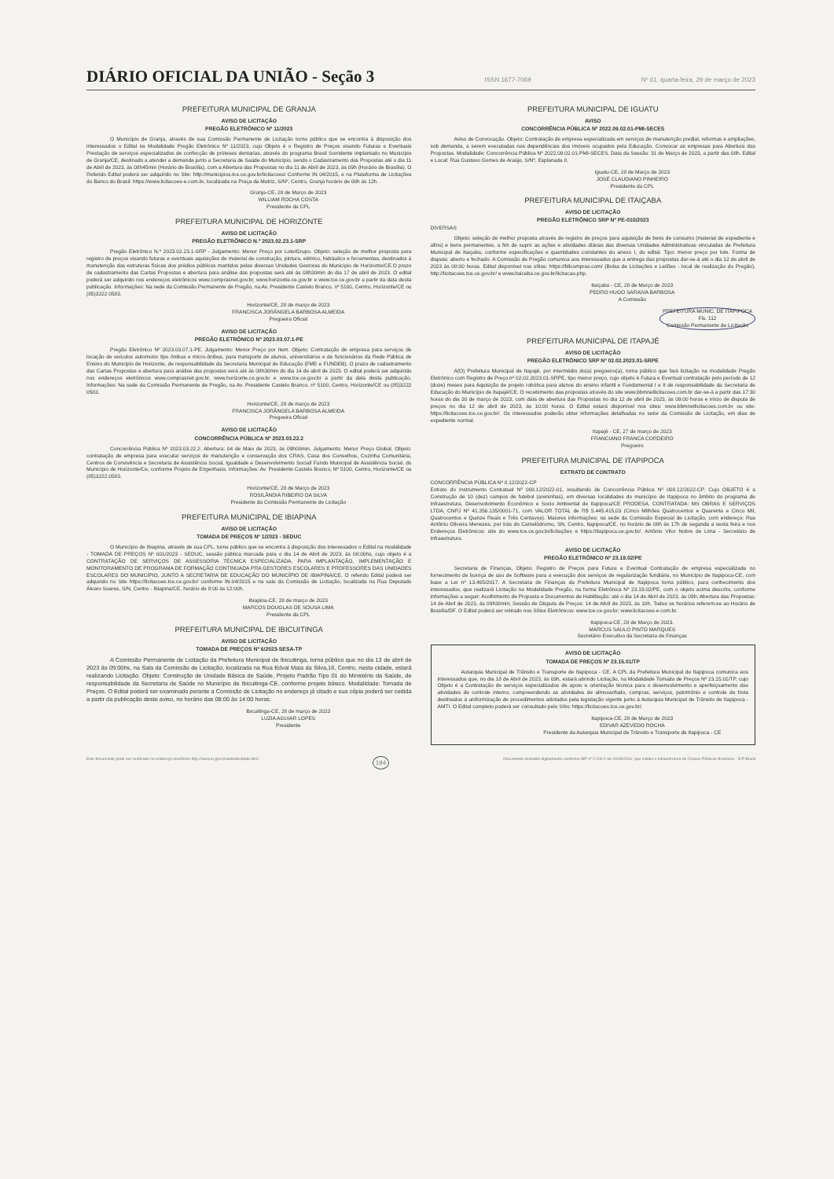DIÁRIO OFICIAL DA UNIÃO - Seção 3
ISSN 1677-7069 Nº 61, quarta-feira, 29 de março de 2023
PREFEITURA MUNICIPAL DE GRANJA
AVISO DE LICITAÇÃO
PREGÃO ELETRÔNICO Nº 11/2023
O Município de Granja, através de sua Comissão Permanente de Licitação torna público que se encontra à disposição dos interessados o Edital na Modalidade Pregão Eletrônico Nº 11/2023, cujo Objeto é o Registro de Preços visando Futuras e Eventuais Prestação de serviços especializados de confecção de próteses dentarias, através do programa Brasil Sorridente implantado no Município de Granja/CE, destinado a atender a demanda junto a Secretaria de Saúde do Município, sendo o Cadastramento das Propostas até o dia 11 de Abril de 2023, às 08h45min (Horário de Brasília), com a Abertura das Propostas no dia 11 de Abril de 2023, às 09h (Horário de Brasília). O Referido Edital poderá ser adquirido no Site: http://municipios.tce.ce.gov.br/licitacoes/ Conforme IN 04/2015, e na Plataforma de Licitações do Banco do Brasil: https://www.licitacoes-e.com.br, localizada na Praça da Matriz, S/Nº, Centro, Granja horário de 08h às 12h.
Granja-CE, 28 de Março de 2023
WILLIAM ROCHA COSTA
Presidente da CPL
PREFEITURA MUNICIPAL DE HORIZONTE
AVISO DE LICITAÇÃO
PREGÃO ELETRÔNICO N.º 2023.02.23.1-SRP
Pregão Eletrônico N.º 2023.02.23.1-SRP - Julgamento: Menor Preço por Lote/Grupo. Objeto: seleção de melhor proposta para registro de preços visando futuras e eventuais aquisições de material de construção, pintura, elétrico, hidráulico e ferramentas, destinados à manutenção das estruturas físicas dos prédios públicos mantidos pelas diversas Unidades Gestoras do Município de Horizonte/CE.O prazo de cadastramento das Cartas Propostas e abertura para análise das propostas será até às 08h30min do dia 17 de abril de 2023. O edital poderá ser adquirido nos endereços eletrônicos www.comprasnet.gov.br, www.horizonte.ce.gov.br e www.tce.ce.gov.br a partir da data desta publicação. Informações: Na sede da Comissão Permanente de Pregão, na Av. Presidente Castelo Branco, nº 5100, Centro, Horizonte/CE ou (85)3222 0583.
Horizonte/CE, 28 de março de 2023
FRANCISCA JORÂNGELA BARBOSA ALMEIDA
Pregoeira Oficial
AVISO DE LICITAÇÃO
PREGÃO ELETRÔNICO Nº 2023.03.07.1-PE
Pregão Eletrônico Nº 2023.03.07.1-PE. Julgamento: Menor Preço por Item. Objeto: Contratação de empresa para serviços de locação de veículos automotor tipo ônibus e micro-ônibus, para transporte de alunos, universitários e de funcionários da Rede Pública de Ensino do Município de Horizonte, de responsabilidade da Secretaria Municipal de Educação (FME e FUNDEB). O prazo de cadastramento das Cartas Propostas e abertura para análise das propostas será até às 08h30min do dia 14 de abril de 2023. O edital poderá ser adquirido nos endereços eletrônicos www.comprasnet.gov.br, www.horizonte.ce.gov.br e www.tce.ce.gov.br a partir da data desta publicação. Informações: Na sede da Comissão Permanente de Pregão, na Av. Presidente Castelo Branco, nº 5100, Centro, Horizonte/CE ou (85)3222 0583.
Horizonte/CE, 28 de março de 2023
FRANCISCA JORÂNGELA BARBOSA ALMEIDA
Pregoeira Oficial
AVISO DE LICITAÇÃO
CONCORRÊNCIA PÚBLICA Nº 2023.03.22.2
Concorrência Pública Nº 2023.03.22.2. Abertura: 04 de Maio de 2023, às 09h00min. Julgamento: Menor Preço Global. Objeto: contratação de empresa para executar serviços de manutenção e conservação dos CRAS, Casa dos Conselhos, Cozinha Comunitária, Centros de Convivência e Secretaria de Assistência Social, Igualdade e Desenvolvimento Social/ Fundo Municipal de Assistência Social, do Município de Horizonte/Ce, conforme Projeto de Engenharia. Informações: Av. Presidente Castelo Branco, Nº 5100, Centro, Horizonte/CE ou (85)3222.0583.
Horizonte/CE, 28 de Março de 2023
ROSILÂNDIA RIBEIRO DA SILVA
Presidente da Comissão Permanente de Licitação
PREFEITURA MUNICIPAL DE IBIAPINA
AVISO DE LICITAÇÃO
TOMADA DE PREÇOS Nº 1/2023 - SEDUC
O Município de Ibiapina, através de sua CPL, torna público que se encontra à disposição dos interessados o Edital na modalidade - TOMADA DE PREÇOS Nº 001/2023 - SEDUC, sessão pública marcada para o dia 14 de Abril de 2023, às 08:00hs, cujo objeto é a CONTRATAÇÃO DE SERVIÇOS DE ASSESSORIA TÉCNICA ESPECIALIZADA, PARA IMPLANTAÇÃO, IMPLEMENTAÇÃO E MONITORAMENTO DE PROGRAMA DE FORMAÇÃO CONTINUADA PRA GESTORES ESCOLARES E PROFESSORES DAS UNIDADES ESCOLARES DO MUNICÍPIO, JUNTO A SECRETARIA DE EDUCAÇÃO DO MUNICÍPIO DE IBIAPINA/CE. O referido Edital poderá ser adquirido no Site https://licitacoes.tce.ce.gov.br/ conforme IN-04/2015 e na sala da Comissão de Licitação, localizada na Rua Deputado Álvaro Soares, S/N, Centro - Ibiapina/CE, horário de 8:00 às 12:00h.
Ibiapina-CE, 28 de março de 2023
MARCOS DOUGLAS DE SOUSA LIMA
Presidente da CPL
PREFEITURA MUNICIPAL DE IBICUITINGA
AVISO DE LICITAÇÃO
TOMADA DE PREÇOS Nº 6/2023-SESA-TP
A Comissão Permanente de Licitação da Prefeitura Municipal de Ibicuitinga, torna público que no dia 13 de abril de 2023 às 09:00hs, na Sala da Comissão de Licitação, localizada na Rua Edval Maia da Silva,16, Centro, nesta cidade, estará realizando Licitação. Objeto: Construção de Unidade Básica de Saúde, Projeto Padrão Tipo 01 do Ministério da Saúde, de responsabilidade da Secretaria de Saúde no Município de Ibicuitinga-CE, conforme projeto básico. Modalidade: Tomada de Preços. O Edital poderá ser examinado perante a Comissão de Licitação no endereço já citado e sua cópia poderá ser cedida a partir da publicação deste aviso, no horário das 08:00 às 14:00 horas.
Ibicuitinga-CE, 28 de março de 2023
LUZIA AGUIAR LOPES
Presidente
PREFEITURA MUNICIPAL DE IGUATU
AVISO
CONCORRÊNCIA PÚBLICA Nº 2022.09.02.01-PMI-SECES
Aviso de Convocação. Objeto: Contratação de empresa especializada em serviços de manutenção predial, reformas e ampliações, sob demanda, a serem executadas nas dependências dos imóveis ocupados pela Educação. Convocar as empresas para Abertura das Propostas. Modalidade: Concorrência Pública Nº 2022.09.02.01-PMI-SECES. Data da Sessão: 31 de Março de 2023, a partir das 08h. Edital e Local: Rua Gustavo Gomes de Araújo, S/Nº, Esplanada II.
Iguatu-CE, 28 de Março de 2023
JOSÉ CLAUDIANO PINHEIRO
Presidente da CPL
PREFEITURA MUNICIPAL DE ITAIÇABA
AVISO DE LICITAÇÃO
PREGÃO ELETRÔNICO SRP Nº PE-010/2023
DIVERSAS
Objeto: seleção de melhor proposta através de registro de preços para aquisição de bens de consumo (material de expediente e afins) e bens permanentes, a fim de suprir as ações e atividades diárias das diversas Unidades Administrativas vinculadas da Prefeitura Municipal de Itaiçaba, conforme especificações e quantidades constantes do anexo I, do edital. Tipo: menor preço por lote. Forma de disputa: aberto e fechado. A Comissão de Pregão comunica aos interessados que a entrega das propostas dar-se-á até o dia 12 de abril de 2023 às 08:00 horas. Edital disponível nos sítios: https://bllcompras.com/ (Bolsa de Licitações e Leilões - local de realização do Pregão), http://licitacoes.tce.ce.gov.br/ e www.itaicaba.ce.gov.br/licitacao.php.
Itaiçaba - CE, 28 de Março de 2023
PEDRO HUGO SARAIVA BARBOSA
A Comissão
PREFEITURA MUNIC. DE ITAPIPOCA
Fls. 112
Comissão Permanente de Licitação
PREFEITURA MUNICIPAL DE ITAPAJÉ
AVISO DE LICITAÇÃO
PREGÃO ELETRÔNICO SRP Nº 02.02.2023.01-SRPE
A(O) Prefeitura Municipal de Itapajé, por intermédio do(a) pregoeiro(a), torna público que fará licitação na modalidade Pregão Eletrônico com Registro de Preço nº 02.02.2023.01-SRPE, tipo menor preço, cujo objeto é Futura e Eventual contratação pelo período de 12 (doze) meses para Aquisição de projeto robótica para alunos do ensino infantil e Fundamental I e II de responsabilidade da Secretaria de Educação do Município de Itapajé/CE. O recebimento das propostas através do site www.bbmnetlicitacoes.com.br dar-se-á a partir das 17:30 horas do dia 30 de março de 2023, com data de abertura das Propostas no dia 12 de abril de 2023, às 09:00 horas e início de disputa de preços no dia 12 de abril de 2023, às 10:00 horas. O Edital estará disponível nos sites: www.bbmnetlicitacoes.com.br ou site: https://licitacoes.tce.ce.gov.br/. Os interessados poderão obter informações detalhadas no setor da Comissão de Licitação, em dias de expediente normal.
Itapajé - CE, 27 de março de 2023
FRANCIANO FRANCA CORDEIRO
Pregoeiro
PREFEITURA MUNICIPAL DE ITAPIPOCA
EXTRATO DE CONTRATO
CONCORRÊNCIA PÚBLICA Nº 8.12/2022-CP
Extrato do Instrumento Contratual Nº 008.12/2022-01, resultando de Concorrência Pública Nº 008.12/2022-CP. Cujo OBJETO é a Construção de 10 (dez) campos de futebol (areninhas), em diversas localidades do município de Itapipoca no âmbito do programa de Infraestrutura, Desenvolvimento Econômico e Socio Ambiental de Itapipoca/CE PRODESA. CONTRATADA: MS OBRAS E SERVIÇOS LTDA, CNPJ Nº 41.356.135/0001-71, com VALOR TOTAL de R$ 5.445.415,03 (Cinco Milhões Quatrocentos e Quarenta e Cinco Mil, Quatrocentos e Quinze Reais e Três Centavos). Maiores informações: na sede da Comissão Especial de Licitação, com endereço: Rua Antônio Oliveira Menezes, por trás do Camelódromo, SN, Centro, Itapipoca/CE, no horário de 08h às 17h de segunda a sexta feira e nos Endereços Eletrônicos: site do www.tce.ce.gov.br/licitações e https://itapipoca.ce.gov.br/. Antônio Vitor Nobre de Lima - Secretário de Infraestrutura.
AVISO DE LICITAÇÃO
PREGÃO ELETRÔNICO Nº 23.19.02/PE
Secretaria de Finanças. Objeto: Registro de Preços para Futura e Eventual Contratação de empresa especializada no fornecimento de licença de uso de Software para a execução dos serviços de regularização fundiária, no Município de Itapipoca-CE, com base a Lei nº 13.465/2017. A Secretaria de Finanças da Prefeitura Municipal de Itapipoca torna público, para conhecimento dos interessados, que realizará Licitação na Modalidade Pregão, na forma Eletrônica Nº 23.19.02/PE, com o objeto acima descrito, conforme informações a seguir: Acolhimento de Proposta e Documentos de Habilitação: até o dia 14 de Abril de 2023, às 09h; Abertura das Propostas: 14 de Abril de 2023, às 09h30min; Sessão de Disputa de Preços: 14 de Abril de 2023, às 10h. Todos os horários referem-se ao Horário de Brasília/DF. O Edital poderá ser retirado nos Sítios Eletrônicos: www.tce.ce.gov.br; www.licitacoes-e.com.br.
Itapipoca-CE, 28 de Março de 2023.
MARCUS SAULO PINTO MARQUES
Secretário Executivo da Secretaria de Finanças
AVISO DE LICITAÇÃO
TOMADA DE PREÇOS Nº 23.15.01/TP
Autarquia Municipal de Trânsito e Transporte de Itapipoca - CE. A CPL da Prefeitura Municipal de Itapipoca comunica aos interessados que, no dia 18 de Abril de 2023, às 09h, estará abrindo Licitação, na Modalidade Tomada de Preços Nº 23.15.01/TP, cujo Objeto é a Contratação de serviços especializados de apoio e orientação técnica para o desenvolvimento e aperfeiçoamento das atividades de controle interno, compreendendo as atividades de almoxarifado, compras, serviços, patrimônio e controle de frota destinados à uniformização de procedimentos adotados pela legislação vigente junto à Autarquia Municipal de Trânsito de Itapipoca - AMTI. O Edital completo poderá ser consultado pelo Sítio: https://licitacoes.tce.ce.gov.br/.
Itapipoca-CE, 28 de Março de 2023
EDIVAR AZEVEDO ROCHA
Presidente da Autarquia Municipal de Trânsito e Transporte de Itapipoca - CE
Este documento pode ser verificado no endereço eletrônico http://www.in.gov.br/autenticidade.html 194 Documento assinado digitalmente conforme MP nº 2.200-2 de 24/08/2001, que institui a Infraestrutura de Chaves Públicas Brasileira - ICP-Brasil